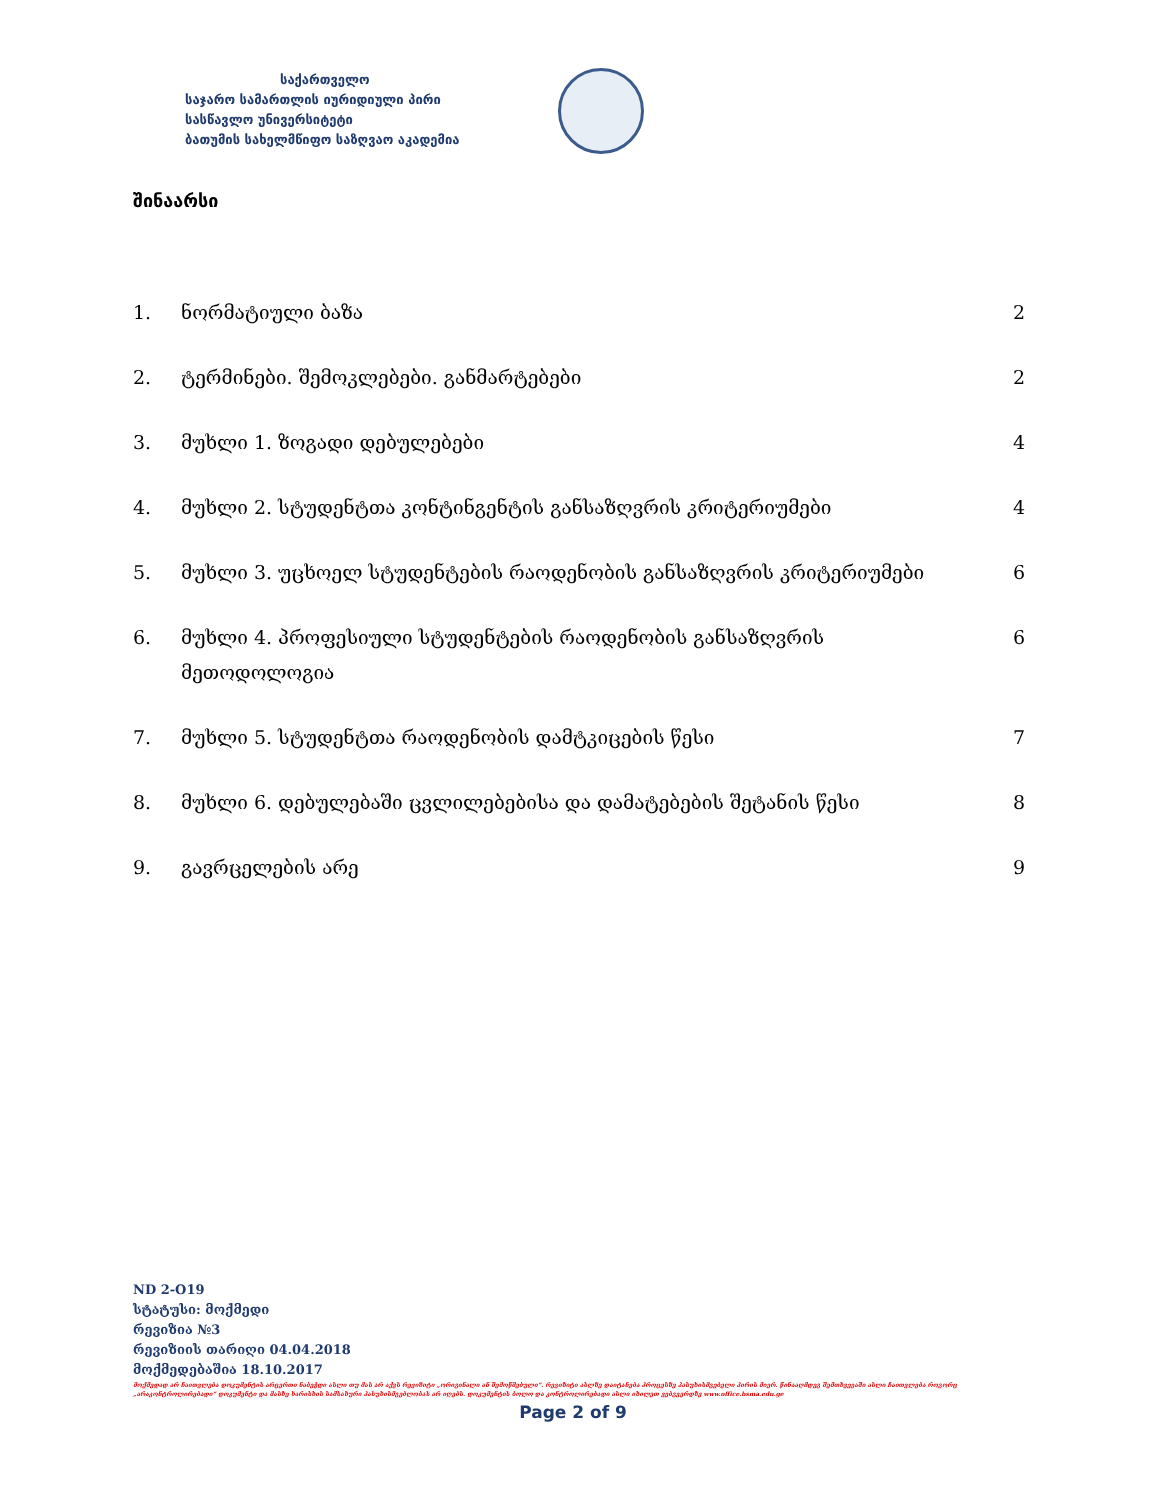საქართველო
საჯარო სამართლის იურიდიული პირი
სასწავლო უნივერსიტეტი
ბათუმის სახელმწიფო საზღვაო აკადემია
შინაარსი
1. ნორმატიული ბაზა 2
2. ტერმინები. შემოკლებები. განმარტებები 2
3. მუხლი 1. ზოგადი დებულებები 4
4. მუხლი 2. სტუდენტთა კონტინგენტის განსაზღვრის კრიტერიუმები 4
5. მუხლი 3. უცხოელ სტუდენტების რაოდენობის განსაზღვრის კრიტერიუმები 6
6. მუხლი 4. პროფესიული სტუდენტების რაოდენობის განსაზღვრის მეთოდოლოგია 6
7. მუხლი 5. სტუდენტთა რაოდენობის დამტკიცების წესი 7
8. მუხლი 6. დებულებაში ცვლილებებისა და დამატებების შეტანის წესი 8
9. გავრცელების არე 9
ND 2-O19
სტატუსი: მოქმედი
რევიზია №3
რევიზიის თარიღი 04.04.2018
მოქმედებაშია 18.10.2017
მოქმედად არ ჩაითვლება დოკუმენტის არცერთი ნაბეჭდი ასლი თუ მას არ აქვს რევიზიტი „ორიგინალი ან შემოწმებული“. რევიზიტი ასლზე დაიტანება პროცესზე პასუხისმგებელი პირის მიერ. წინააღმდეგ შემთხვევაში ასლი ჩაითვლება როგორც „არაკონტროლირებადი“ დოკუმენტი და მასზე ხარისხის სამსახური პასუხისმგებლობას არ იღებს. დოკუმენტის ბოლო და კონტროლირებადი ასლი იხილეთ ვებგვერდზე www.office.bsma.edu.ge
Page 2 of 9